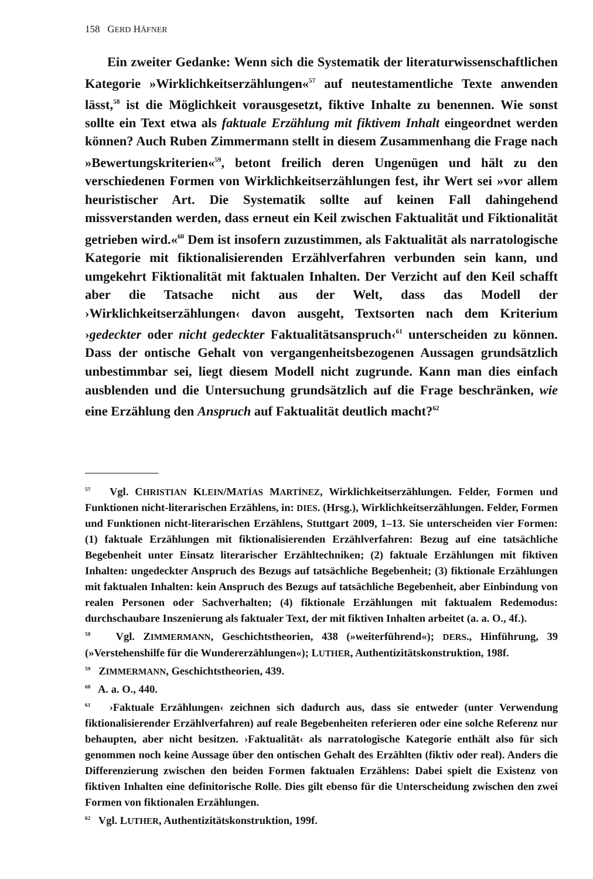158 GERD HÄFNER
Ein zweiter Gedanke: Wenn sich die Systematik der literaturwissenschaftlichen Kategorie »Wirklichkeitserzählungen«<sup>57</sup> auf neutestamentliche Texte anwenden lässt,<sup>58</sup> ist die Möglichkeit vorausgesetzt, fiktive Inhalte zu benennen. Wie sonst sollte ein Text etwa als faktuale Erzählung mit fiktivem Inhalt eingeordnet werden können? Auch Ruben Zimmermann stellt in diesem Zusammenhang die Frage nach »Bewertungskriterien«<sup>59</sup>, betont freilich deren Ungenügen und hält zu den verschiedenen Formen von Wirklichkeitserzählungen fest, ihr Wert sei »vor allem heuristischer Art. Die Systematik sollte auf keinen Fall dahingehend missverstanden werden, dass erneut ein Keil zwischen Faktualität und Fiktionalität getrieben wird.«<sup>60</sup> Dem ist insofern zuzustimmen, als Faktualität als narratologische Kategorie mit fiktionalisierenden Erzählverfahren verbunden sein kann, und umgekehrt Fiktionalität mit faktualen Inhalten. Der Verzicht auf den Keil schafft aber die Tatsache nicht aus der Welt, dass das Modell der ›Wirklichkeitserzählungen‹ davon ausgeht, Textsorten nach dem Kriterium ›gedeckter oder nicht gedeckter Faktualitätsanspruch‹<sup>61</sup> unterscheiden zu können. Dass der ontische Gehalt von vergangenheitsbezogenen Aussagen grundsätzlich unbestimmbar sei, liegt diesem Modell nicht zugrunde. Kann man dies einfach ausblenden und die Untersuchung grundsätzlich auf die Frage beschränken, wie eine Erzählung den Anspruch auf Faktualität deutlich macht?<sup>62</sup>
<sup>57</sup> Vgl. CHRISTIAN KLEIN/MATÍAS MARTÍNEZ, Wirklichkeitserzählungen. Felder, Formen und Funktionen nicht-literarischen Erzählens, in: DIES. (Hrsg.), Wirklichkeitserzählungen. Felder, Formen und Funktionen nicht-literarischen Erzählens, Stuttgart 2009, 1–13. Sie unterscheiden vier Formen: (1) faktuale Erzählungen mit fiktionalisierenden Erzählverfahren: Bezug auf eine tatsächliche Begebenheit unter Einsatz literarischer Erzähltechniken; (2) faktuale Erzählungen mit fiktiven Inhalten: ungedeckter Anspruch des Bezugs auf tatsächliche Begebenheit; (3) fiktionale Erzählungen mit faktualen Inhalten: kein Anspruch des Bezugs auf tatsächliche Begebenheit, aber Einbindung von realen Personen oder Sachverhalten; (4) fiktionale Erzählungen mit faktualem Redemodus: durchschaubare Inszenierung als faktualer Text, der mit fiktiven Inhalten arbeitet (a. a. O., 4f.).
<sup>58</sup> Vgl. ZIMMERMANN, Geschichtstheorien, 438 (»weiterführend«); DERS., Hinführung, 39 (»Verstehenshilfe für die Wundererzählungen«); LUTHER, Authentizitätskonstruktion, 198f.
<sup>59</sup> ZIMMERMANN, Geschichtstheorien, 439.
<sup>60</sup> A. a. O., 440.
<sup>61</sup> ›Faktuale Erzählungen‹ zeichnen sich dadurch aus, dass sie entweder (unter Verwendung fiktionalisierender Erzählverfahren) auf reale Begebenheiten referieren oder eine solche Referenz nur behaupten, aber nicht besitzen. ›Faktualität‹ als narratologische Kategorie enthält also für sich genommen noch keine Aussage über den ontischen Gehalt des Erzählten (fiktiv oder real). Anders die Differenzierung zwischen den beiden Formen faktualen Erzählens: Dabei spielt die Existenz von fiktiven Inhalten eine definitorische Rolle. Dies gilt ebenso für die Unterscheidung zwischen den zwei Formen von fiktionalen Erzählungen.
<sup>62</sup> Vgl. LUTHER, Authentizitätskonstruktion, 199f.